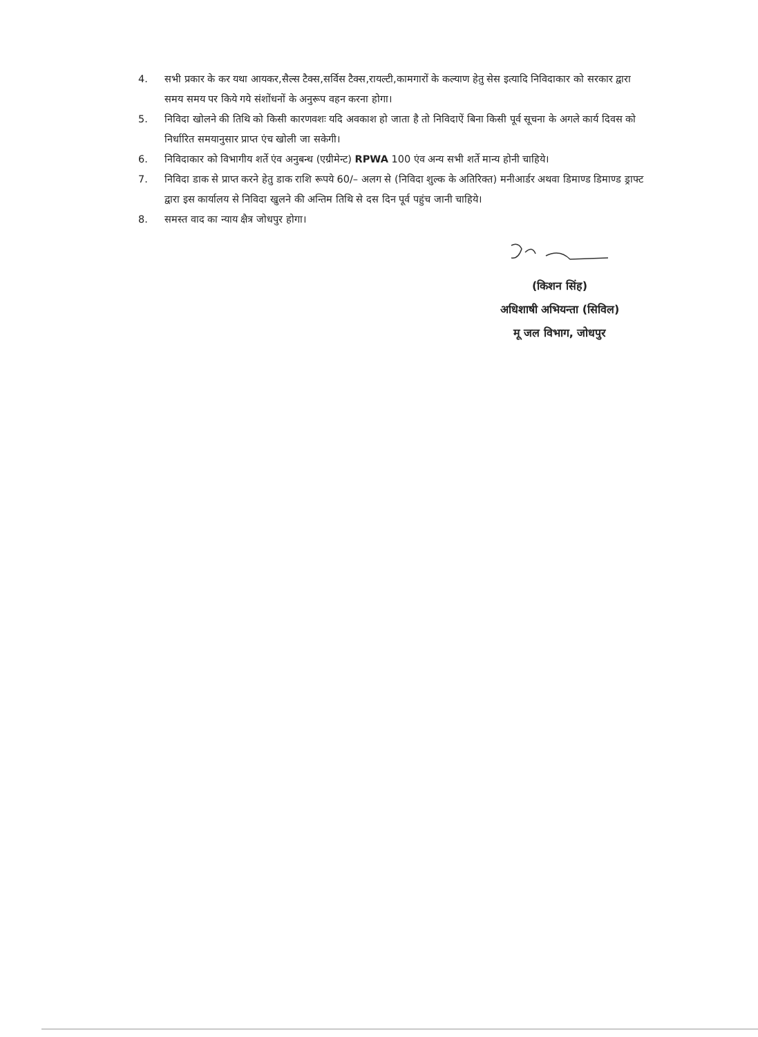4. सभी प्रकार के कर यथा आयकर,सैल्स टैक्स,सर्विस टैक्स,रायल्टी,कामगारों के कल्याण हेतु सेस इत्यादि निविदाकार को सरकार द्वारा समय समय पर किये गये संशोंधनों के अनुरूप वहन करना होगा।
5. निविदा खोलने की तिथि को किसी कारणवशः यदि अवकाश हो जाता है तो निविदाऐं बिना किसी पूर्व सूचना के अगले कार्य दिवस को निर्धारित समयानुसार प्राप्त एंच खोली जा सकेगी।
6. निविदाकार को विभागीय शर्ते एंव अनुबन्ध (एग्रीमेन्ट) RPWA 100 एंव अन्य सभी शर्ते मान्य होनी चाहिये।
7. निविदा डाक से प्राप्त करने हेतु डाक राशि रूपये 60/– अलग से (निविदा शुल्क के अतिरिक्त) मनीआर्डर अथवा डिमाण्ड डिमाण्ड ड्राफ्ट द्वारा इस कार्यालय से निविदा खुलने की अन्तिम तिथि से दस दिन पूर्व पहुंच जानी चाहिये।
8. समस्त वाद का न्याय क्षैत्र जोधपुर होगा।
(किशन सिंह)
अधिशाषी अभियन्ता (सिविल)
मू जल विभाग, जोधपुर